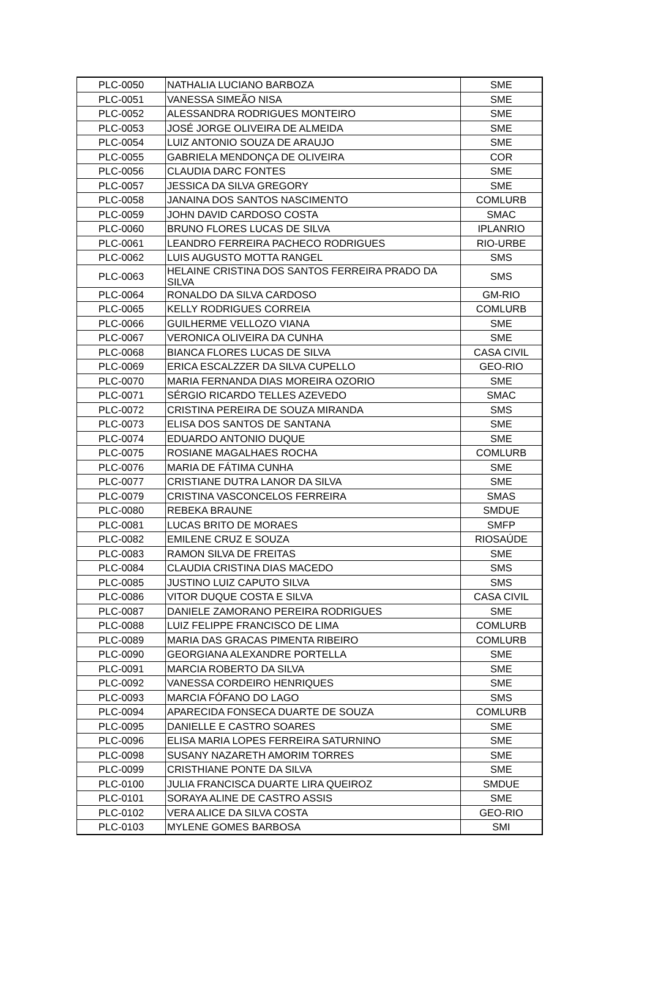| PLC-0050 | NATHALIA LUCIANO BARBOZA | SME |
| PLC-0051 | VANESSA SIMEÃO NISA | SME |
| PLC-0052 | ALESSANDRA RODRIGUES MONTEIRO | SME |
| PLC-0053 | JOSÉ JORGE OLIVEIRA DE ALMEIDA | SME |
| PLC-0054 | LUIZ ANTONIO SOUZA DE ARAUJO | SME |
| PLC-0055 | GABRIELA MENDONÇA DE OLIVEIRA | COR |
| PLC-0056 | CLAUDIA DARC FONTES | SME |
| PLC-0057 | JESSICA DA SILVA GREGORY | SME |
| PLC-0058 | JANAINA DOS SANTOS NASCIMENTO | COMLURB |
| PLC-0059 | JOHN DAVID CARDOSO COSTA | SMAC |
| PLC-0060 | BRUNO FLORES LUCAS DE SILVA | IPLANRIO |
| PLC-0061 | LEANDRO FERREIRA PACHECO RODRIGUES | RIO-URBE |
| PLC-0062 | LUIS AUGUSTO MOTTA RANGEL | SMS |
| PLC-0063 | HELAINE CRISTINA DOS SANTOS FERREIRA PRADO DA SILVA | SMS |
| PLC-0064 | RONALDO DA SILVA CARDOSO | GM-RIO |
| PLC-0065 | KELLY RODRIGUES CORREIA | COMLURB |
| PLC-0066 | GUILHERME VELLOZO VIANA | SME |
| PLC-0067 | VERONICA OLIVEIRA DA CUNHA | SME |
| PLC-0068 | BIANCA FLORES LUCAS DE SILVA | CASA CIVIL |
| PLC-0069 | ERICA ESCALZZER DA SILVA CUPELLO | GEO-RIO |
| PLC-0070 | MARIA FERNANDA DIAS MOREIRA OZORIO | SME |
| PLC-0071 | SÉRGIO RICARDO TELLES AZEVEDO | SMAC |
| PLC-0072 | CRISTINA PEREIRA DE SOUZA MIRANDA | SMS |
| PLC-0073 | ELISA DOS SANTOS DE SANTANA | SME |
| PLC-0074 | EDUARDO ANTONIO DUQUE | SME |
| PLC-0075 | ROSIANE MAGALHAES ROCHA | COMLURB |
| PLC-0076 | MARIA DE FÁTIMA CUNHA | SME |
| PLC-0077 | CRISTIANE DUTRA LANOR DA SILVA | SME |
| PLC-0079 | CRISTINA VASCONCELOS FERREIRA | SMAS |
| PLC-0080 | REBEKA BRAUNE | SMDUE |
| PLC-0081 | LUCAS BRITO DE MORAES | SMFP |
| PLC-0082 | EMILENE CRUZ E SOUZA | RIOSAÚDE |
| PLC-0083 | RAMON SILVA DE FREITAS | SME |
| PLC-0084 | CLAUDIA CRISTINA DIAS MACEDO | SMS |
| PLC-0085 | JUSTINO LUIZ CAPUTO SILVA | SMS |
| PLC-0086 | VITOR DUQUE COSTA E SILVA | CASA CIVIL |
| PLC-0087 | DANIELE ZAMORANO PEREIRA RODRIGUES | SME |
| PLC-0088 | LUIZ FELIPPE FRANCISCO DE LIMA | COMLURB |
| PLC-0089 | MARIA DAS GRACAS PIMENTA RIBEIRO | COMLURB |
| PLC-0090 | GEORGIANA ALEXANDRE PORTELLA | SME |
| PLC-0091 | MARCIA ROBERTO DA SILVA | SME |
| PLC-0092 | VANESSA CORDEIRO HENRIQUES | SME |
| PLC-0093 | MARCIA FÓFANO DO LAGO | SMS |
| PLC-0094 | APARECIDA FONSECA DUARTE DE SOUZA | COMLURB |
| PLC-0095 | DANIELLE E CASTRO SOARES | SME |
| PLC-0096 | ELISA MARIA LOPES FERREIRA SATURNINO | SME |
| PLC-0098 | SUSANY NAZARETH AMORIM TORRES | SME |
| PLC-0099 | CRISTHIANE PONTE DA SILVA | SME |
| PLC-0100 | JULIA FRANCISCA DUARTE LIRA QUEIROZ | SMDUE |
| PLC-0101 | SORAYA ALINE DE CASTRO ASSIS | SME |
| PLC-0102 | VERA ALICE DA SILVA COSTA | GEO-RIO |
| PLC-0103 | MYLENE GOMES BARBOSA | SMI |